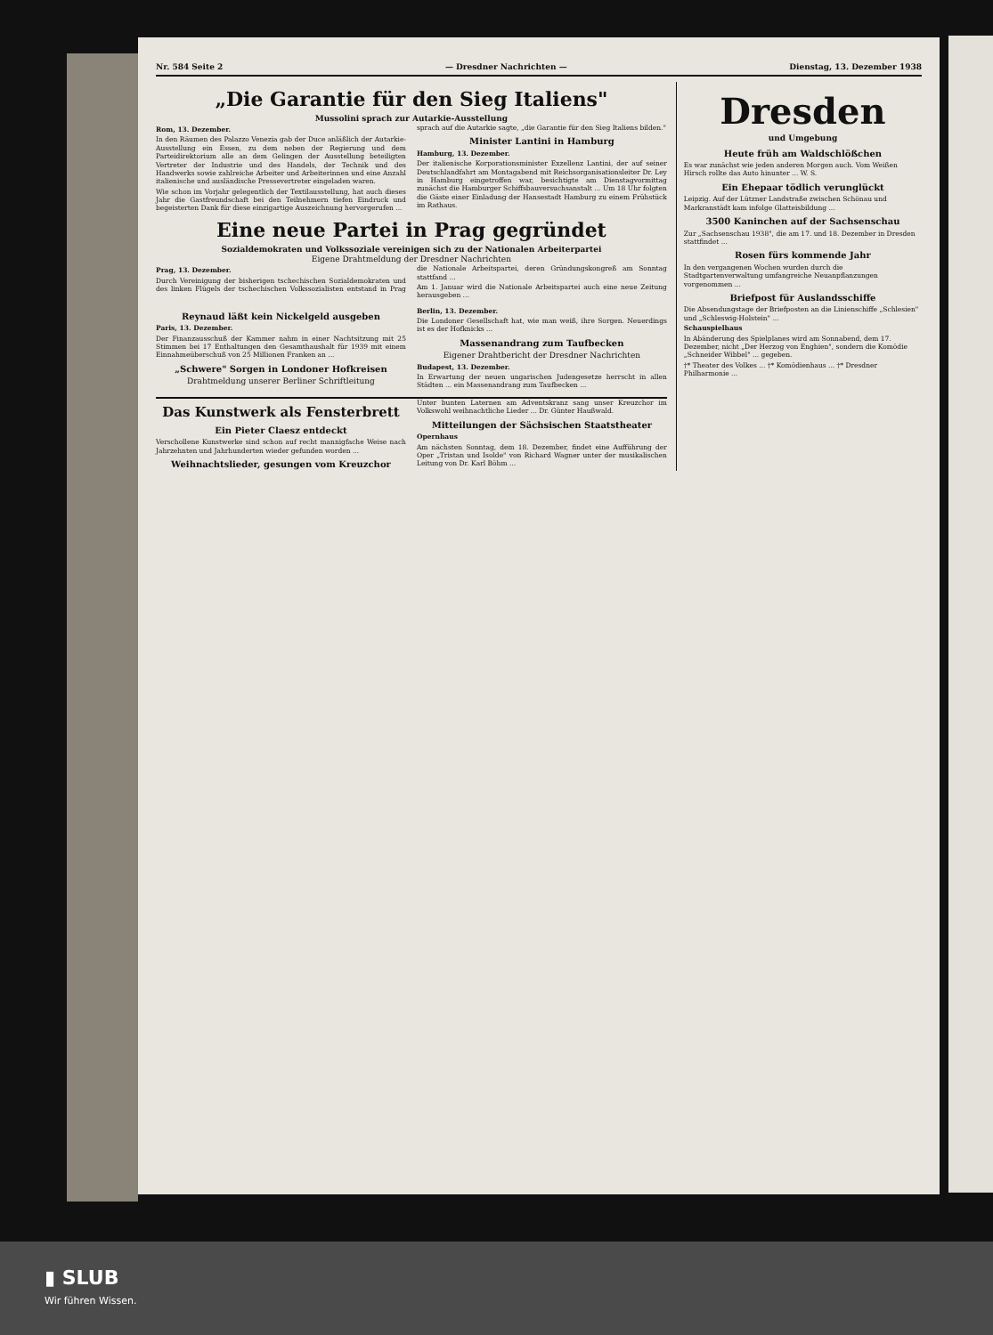Nr. 584 Seite 2 — Dresdner Nachrichten — Dienstag, 13. Dezember 1938
„Die Garantie für den Sieg Italiens"
Mussolini sprach zur Autarkie-Ausstellung
Rom, 13. Dezember.
In den Räumen des Palazzo Venezia gab der Duce anläßlich der Autarkie-Ausstellung ein Essen, zu dem neben der Regierung und dem Parteidirektorium alle an dem Gelingen der Ausstellung beteiligten Vertreter der Industrie und des Handels, der Technik und des Handwerks sowie zahlreiche Arbeiter und Arbeiterinnen und eine Anzahl italienische und ausländische Pressevertreter eingeladen waren.
Wie schon im Vorjahr gelegentlich der Textilausstellung, hat auch dieses Jahr die Gastfreundschaft bei den Teilnehmern tiefen Eindruck und begeisterten Dank für diese einzigartige Auszeichnung hervorgerufen ...
sprach auf die Autarkie sagte, „die Garantie für den Sieg Italiens bilden."
Minister Lantini in Hamburg
Hamburg, 13. Dezember.
Der italienische Korporationsminister Exzellenz Lantini, der auf seiner Deutschlandfahrt am Montagabend mit Reichsorganisationsleiter Dr. Ley in Hamburg eingetroffen war, besichtigte am Dienstagvormittag zunächst die Hamburger Schiffsbauversuchsanstalt ... Um 18 Uhr folgten die Gäste einer Einladung der Hansestadt Hamburg zu einem Frühstück im Rathaus.
Eine neue Partei in Prag gegründet
Sozialdemokraten und Volkssoziale vereinigen sich zu der Nationalen Arbeiterpartei
Eigene Drahtmeldung der Dresdner Nachrichten
Prag, 13. Dezember.
Durch Vereinigung der bisherigen tschechischen Sozialdemokraten und des linken Flügels der tschechischen Volkssozialisten entstand in Prag die Nationale Arbeitspartei, deren Gründungskongreß am Sonntag stattfand ...
Am 1. Januar wird die Nationale Arbeitspartei auch eine neue Zeitung herausgeben ...
Reynaud läßt kein Nickelgeld ausgeben
Paris, 13. Dezember.
Der Finanzausschuß der Kammer nahm in einer Nachtsitzung mit 25 Stimmen bei 17 Enthaltungen den Gesamthaushalt für 1939 mit einem Einnahmeüberschuß von 25 Millionen Franken an ...
„Schwere" Sorgen in Londoner Hofkreisen
Drahtmeldung unserer Berliner Schriftleitung
Berlin, 13. Dezember.
Die Londoner Gesellschaft hat, wie man weiß, ihre Sorgen. Neuerdings ist es der Hofknicks ...
Massenandrang zum Taufbecken
Eigener Drahtbericht der Dresdner Nachrichten
Budapest, 13. Dezember.
In Erwartung der neuen ungarischen Judengesetze herrscht in allen Städten ... ein Massenandrang zum Taufbecken ...
Das Kunstwerk als Fensterbrett
Ein Pieter Claesz entdeckt
Verschollene Kunstwerke sind schon auf recht mannigfache Weise nach Jahrzehnten und Jahrhunderten wieder gefunden worden ...
Weihnachtslieder, gesungen vom Kreuzchor
Unter bunten Laternen am Adventskranz sang unser Kreuzchor im Volkswohl weihnachtliche Lieder ... Dr. Günter Haußwald.
Mitteilungen der Sächsischen Staatstheater
Opernhaus
Am nächsten Sonntag, dem 18. Dezember, findet eine Aufführung der Oper „Tristan und Isolde" von Richard Wagner unter der musikalischen Leitung von Dr. Karl Böhm ...
Dresden
und Umgebung
Heute früh am Waldschlößchen
Es war zunächst wie jeden anderen Morgen auch. Vom Weißen Hirsch rollte das Auto hinunter ... W. S.
Ein Ehepaar tödlich verunglückt
Leipzig. Auf der Lützner Landstraße zwischen Schönau und Markranstädt kam infolge Glatteisbildung ...
3500 Kaninchen auf der Sachsenschau
Zur „Sachsenschau 1938", die am 17. und 18. Dezember in Dresden stattfindet ...
Rosen fürs kommende Jahr
In den vergangenen Wochen wurden durch die Stadtgartenverwaltung umfangreiche Neuanpflanzungen vorgenommen ...
Briefpost für Auslandsschiffe
Die Absendungstage der Briefposten an die Linienschiffe „Schlesien" und „Schleswig-Holstein" ...
Schauspielhaus
In Abänderung des Spielplanes wird am Sonnabend, dem 17. Dezember, nicht „Der Herzog von Enghien", sondern die Komödie „Schneider Wibbel" ... gegeben.
†* Theater des Volkes ... †* Komödienhaus ... †* Dresdner Philharmonie ...
▮ SLUB
Wir führen Wissen.